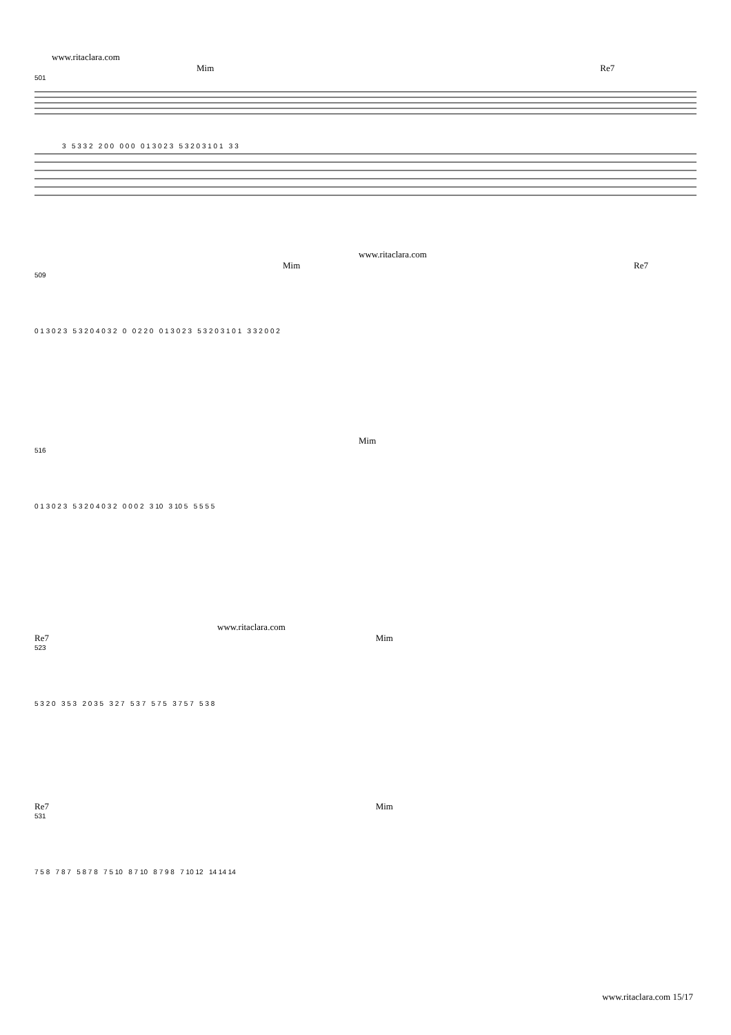www.ritaclara.com
Mim Re7
501
3 5 3 3 2 2 0 0 0 0 0 0 1 3 0 2 3 5 3 2 0 3 1 0 1 3 3
www.ritaclara.com
Mim Re7
509
0 1 3 0 2 3 5 3 2 0 4 0 3 2 0 0 2 2 0 0 1 3 0 2 3 5 3 2 0 3 1 0 1 3 3 2 0 0 2
Mim
516
0 1 3 0 2 3 5 3 2 0 4 0 3 2 0 0 0 2 3 10 3 10 5 5 5 5 5
www.ritaclara.com
Re7 Mim
523
5 3 2 0 3 5 3 2 0 3 5 3 2 7 5 3 7 5 7 5 3 7 5 7 5 3 8
Re7 Mim
531
7 5 8 7 8 7 5 8 7 8 7 5 10 8 7 10 8 7 9 8 7 10 12 14 14 14
www.ritaclara.com 15/17